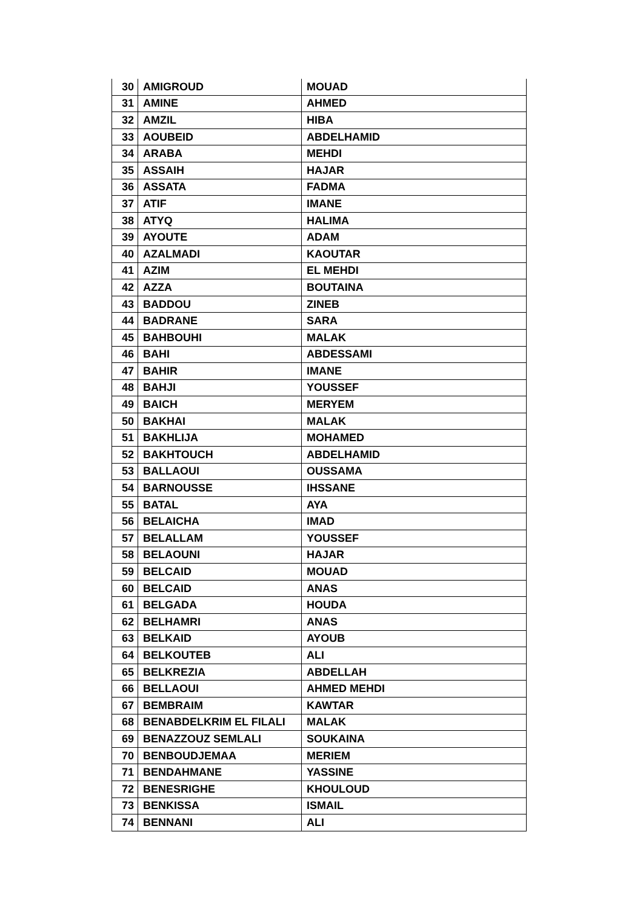| 30 | AMIGROUD | MOUAD |
| 31 | AMINE | AHMED |
| 32 | AMZIL | HIBA |
| 33 | AOUBEID | ABDELHAMID |
| 34 | ARABA | MEHDI |
| 35 | ASSAIH | HAJAR |
| 36 | ASSATA | FADMA |
| 37 | ATIF | IMANE |
| 38 | ATYQ | HALIMA |
| 39 | AYOUTE | ADAM |
| 40 | AZALMADI | KAOUTAR |
| 41 | AZIM | EL MEHDI |
| 42 | AZZA | BOUTAINA |
| 43 | BADDOU | ZINEB |
| 44 | BADRANE | SARA |
| 45 | BAHBOUHI | MALAK |
| 46 | BAHI | ABDESSAMI |
| 47 | BAHIR | IMANE |
| 48 | BAHJI | YOUSSEF |
| 49 | BAICH | MERYEM |
| 50 | BAKHAI | MALAK |
| 51 | BAKHLIJA | MOHAMED |
| 52 | BAKHTOUCH | ABDELHAMID |
| 53 | BALLAOUI | OUSSAMA |
| 54 | BARNOUSSE | IHSSANE |
| 55 | BATAL | AYA |
| 56 | BELAICHA | IMAD |
| 57 | BELALLAM | YOUSSEF |
| 58 | BELAOUNI | HAJAR |
| 59 | BELCAID | MOUAD |
| 60 | BELCAID | ANAS |
| 61 | BELGADA | HOUDA |
| 62 | BELHAMRI | ANAS |
| 63 | BELKAID | AYOUB |
| 64 | BELKOUTEB | ALI |
| 65 | BELKREZIA | ABDELLAH |
| 66 | BELLAOUI | AHMED MEHDI |
| 67 | BEMBRAIM | KAWTAR |
| 68 | BENABDELKRIM EL FILALI | MALAK |
| 69 | BENAZZOUZ SEMLALI | SOUKAINA |
| 70 | BENBOUDJEMAA | MERIEM |
| 71 | BENDAHMANE | YASSINE |
| 72 | BENESRIGHE | KHOULOUD |
| 73 | BENKISSA | ISMAIL |
| 74 | BENNANI | ALI |